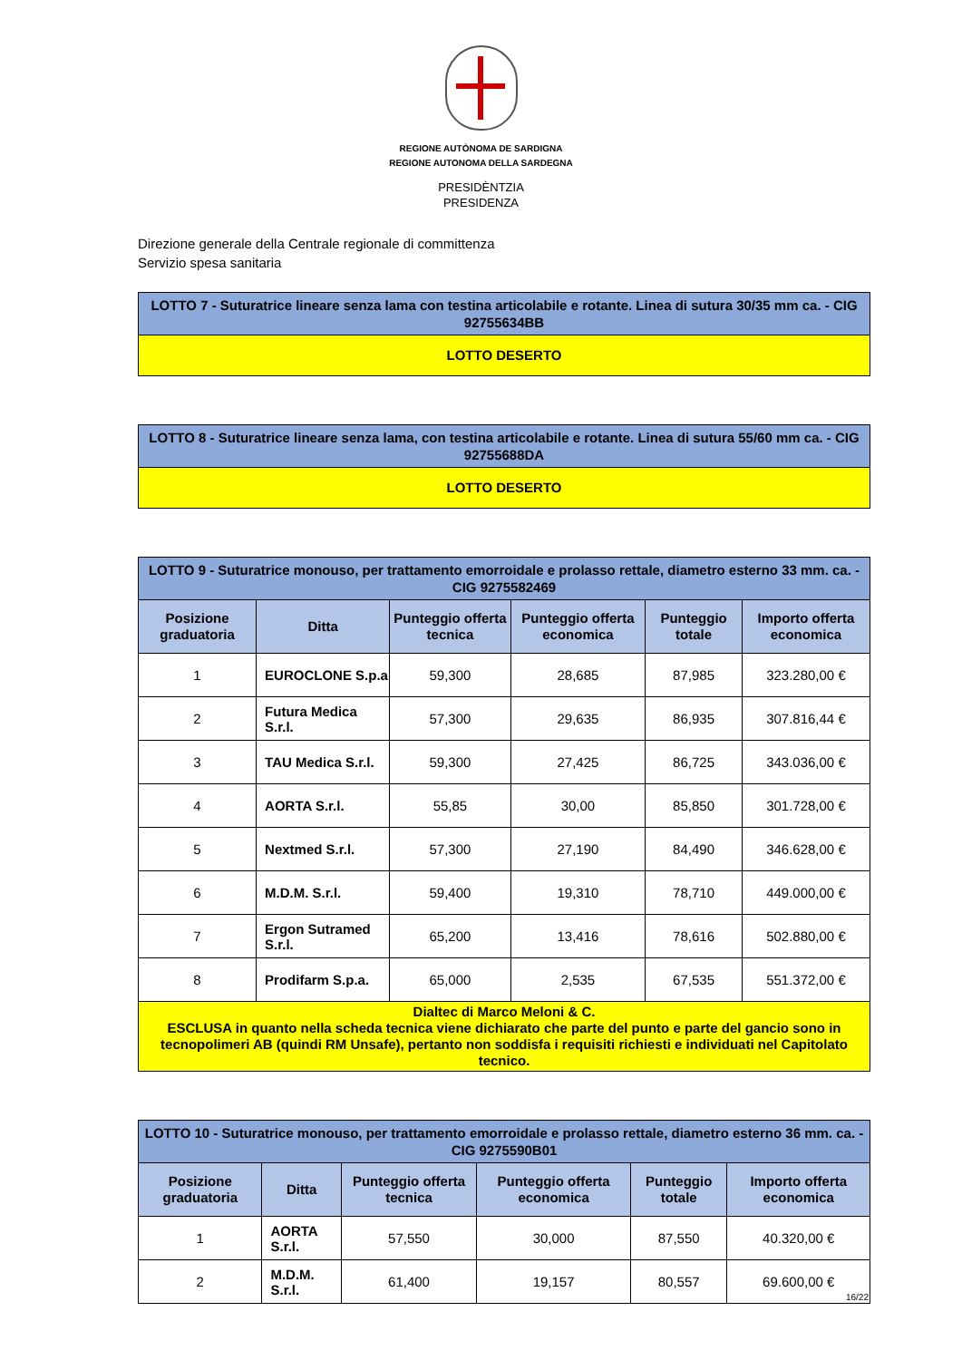REGIONE AUTÒNOMA DE SARDIGNA
REGIONE AUTONOMA DELLA SARDEGNA
PRESIDÈNTZIA
PRESIDENZA
Direzione generale della Centrale regionale di committenza
Servizio spesa sanitaria
| LOTTO 7 - Suturatrice lineare senza lama con testina articolabile e rotante. Linea di sutura 30/35 mm ca. - CIG 92755634BB |
| LOTTO DESERTO |
| LOTTO 8 - Suturatrice lineare senza lama, con testina articolabile e rotante. Linea di sutura 55/60 mm ca. - CIG 92755688DA |
| LOTTO DESERTO |
| LOTTO 9 - Suturatrice monouso, per trattamento emorroidale e prolasso rettale, diametro esterno 33 mm. ca. - CIG 9275582469 | | | | | |
| Posizione graduatoria | Ditta | Punteggio offerta tecnica | Punteggio offerta economica | Punteggio totale | Importo offerta economica |
| 1 | EUROCLONE S.p.a | 59,300 | 28,685 | 87,985 | 323.280,00 € |
| 2 | Futura Medica S.r.l. | 57,300 | 29,635 | 86,935 | 307.816,44 € |
| 3 | TAU Medica S.r.l. | 59,300 | 27,425 | 86,725 | 343.036,00 € |
| 4 | AORTA S.r.l. | 55,85 | 30,00 | 85,850 | 301.728,00 € |
| 5 | Nextmed S.r.l. | 57,300 | 27,190 | 84,490 | 346.628,00 € |
| 6 | M.D.M. S.r.l. | 59,400 | 19,310 | 78,710 | 449.000,00 € |
| 7 | Ergon Sutramed S.r.l. | 65,200 | 13,416 | 78,616 | 502.880,00 € |
| 8 | Prodifarm S.p.a. | 65,000 | 2,535 | 67,535 | 551.372,00 € |
| Dialtec di Marco Meloni & C. ESCLUSA in quanto nella scheda tecnica viene dichiarato che parte del punto e parte del gancio sono in tecnopolimeri AB (quindi RM Unsafe), pertanto non soddisfa i requisiti richiesti e individuati nel Capitolato tecnico. | | | | | |
| LOTTO 10 - Suturatrice monouso, per trattamento emorroidale e prolasso rettale, diametro esterno 36 mm. ca. - CIG 9275590B01 | | | | | |
| Posizione graduatoria | Ditta | Punteggio offerta tecnica | Punteggio offerta economica | Punteggio totale | Importo offerta economica |
| 1 | AORTA S.r.l. | 57,550 | 30,000 | 87,550 | 40.320,00 € |
| 2 | M.D.M. S.r.l. | 61,400 | 19,157 | 80,557 | 69.600,00 € |
16/22